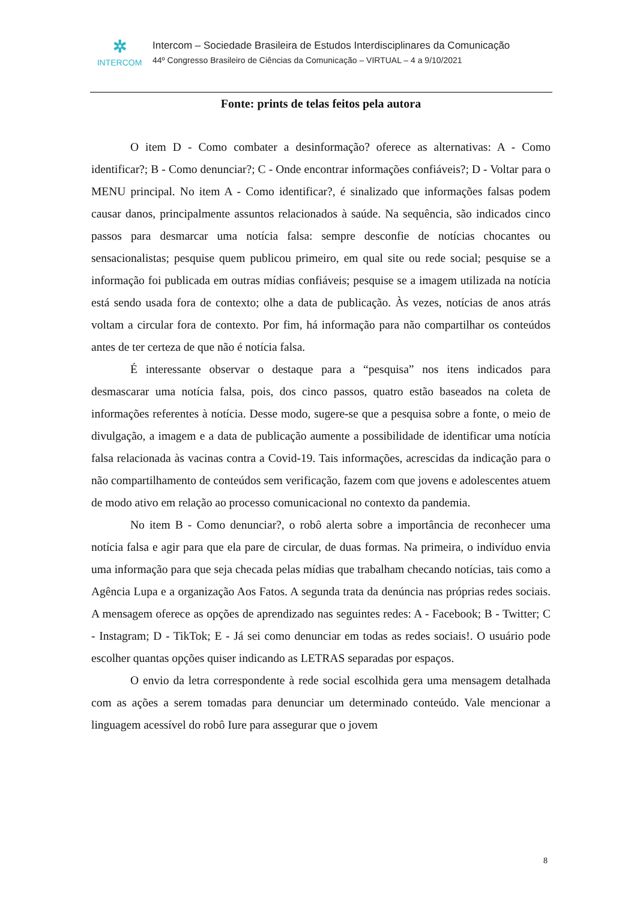✲
INTERCOM
Intercom – Sociedade Brasileira de Estudos Interdisciplinares da Comunicação
44º Congresso Brasileiro de Ciências da Comunicação – VIRTUAL – 4 a 9/10/2021
Fonte: prints de telas feitos pela autora
O item D - Como combater a desinformação? oferece as alternativas: A - Como identificar?; B - Como denunciar?; C - Onde encontrar informações confiáveis?; D - Voltar para o MENU principal. No item A - Como identificar?, é sinalizado que informações falsas podem causar danos, principalmente assuntos relacionados à saúde. Na sequência, são indicados cinco passos para desmarcar uma notícia falsa: sempre desconfie de notícias chocantes ou sensacionalistas; pesquise quem publicou primeiro, em qual site ou rede social; pesquise se a informação foi publicada em outras mídias confiáveis; pesquise se a imagem utilizada na notícia está sendo usada fora de contexto; olhe a data de publicação. Às vezes, notícias de anos atrás voltam a circular fora de contexto. Por fim, há informação para não compartilhar os conteúdos antes de ter certeza de que não é notícia falsa.
É interessante observar o destaque para a “pesquisa” nos itens indicados para desmascarar uma notícia falsa, pois, dos cinco passos, quatro estão baseados na coleta de informações referentes à notícia. Desse modo, sugere-se que a pesquisa sobre a fonte, o meio de divulgação, a imagem e a data de publicação aumente a possibilidade de identificar uma notícia falsa relacionada às vacinas contra a Covid-19. Tais informações, acrescidas da indicação para o não compartilhamento de conteúdos sem verificação, fazem com que jovens e adolescentes atuem de modo ativo em relação ao processo comunicacional no contexto da pandemia.
No item B - Como denunciar?, o robô alerta sobre a importância de reconhecer uma notícia falsa e agir para que ela pare de circular, de duas formas. Na primeira, o indivíduo envia uma informação para que seja checada pelas mídias que trabalham checando notícias, tais como a Agência Lupa e a organização Aos Fatos. A segunda trata da denúncia nas próprias redes sociais. A mensagem oferece as opções de aprendizado nas seguintes redes: A - Facebook; B - Twitter; C - Instagram; D - TikTok; E - Já sei como denunciar em todas as redes sociais!. O usuário pode escolher quantas opções quiser indicando as LETRAS separadas por espaços.
O envio da letra correspondente à rede social escolhida gera uma mensagem detalhada com as ações a serem tomadas para denunciar um determinado conteúdo. Vale mencionar a linguagem acessível do robô Iure para assegurar que o jovem
8